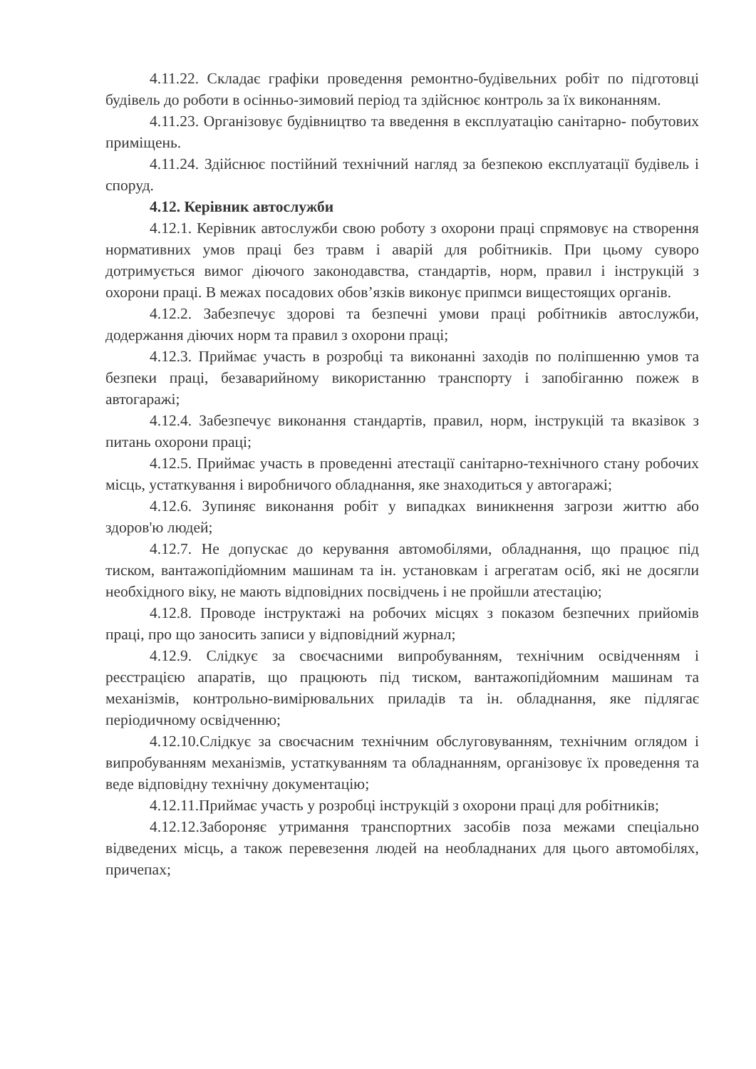4.11.22. Складає графіки проведення ремонтно-будівельних робіт по підготовці будівель до роботи в осінньо-зимовий період та здійснює контроль за їх виконанням.
4.11.23. Організовує будівництво та введення в експлуатацію санітарно- побутових приміщень.
4.11.24. Здійснює постійний технічний нагляд за безпекою експлуатації будівель і споруд.
4.12. Керівник автослужби
4.12.1. Керівник автослужби свою роботу з охорони праці спрямовує на створення нормативних умов праці без травм і аварій для робітників. При цьому суворо дотримується вимог діючого законодавства, стандартів, норм, правил і інструкцій з охорони праці. В межах посадових обов’язків виконує припмси вищестоящих органів.
4.12.2. Забезпечує здорові та безпечні умови праці робітників автослужби, додержання діючих норм та правил з охорони праці;
4.12.3. Приймає участь в розробці та виконанні заходів по поліпшенню умов та безпеки праці, безаварийному використанню транспорту і запобіганню пожеж в автогаражі;
4.12.4. Забезпечує виконання стандартів, правил, норм, інструкцій та вказівок з питань охорони праці;
4.12.5. Приймає участь в проведенні атестації санітарно-технічного стану робочих місць, устаткування і виробничого обладнання, яке знаходиться у автогаражі;
4.12.6. Зупиняє виконання робіт у випадках виникнення загрози життю або здоров'ю людей;
4.12.7. Не допускає до керування автомобілями, обладнання, що працює під тиском, вантажопідйомним машинам та ін. установкам і агрегатам осіб, які не досягли необхідного віку, не мають відповідних посвідчень і не пройшли атестацію;
4.12.8. Проводе інструктажі на робочих місцях з показом безпечних прийомів праці, про що заносить записи у відповідний журнал;
4.12.9. Слідкує за своєчасними випробуванням, технічним освідченням і реєстрацією апаратів, що працюють під тиском, вантажопідйомним машинам та механізмів, контрольно-вимірювальних приладів та ін. обладнання, яке підлягає періодичному освідченню;
4.12.10.Слідкує за своєчасним технічним обслуговуванням, технічним оглядом і випробуванням механізмів, устаткуванням та обладнанням, організовує їх проведення та веде відповідну технічну документацію;
4.12.11.Приймає участь у розробці інструкцій з охорони праці для робітників;
4.12.12.Забороняє утримання транспортних засобів поза межами спеціально відведених місць, а також перевезення людей на необладнаних для цього автомобілях, причепах;